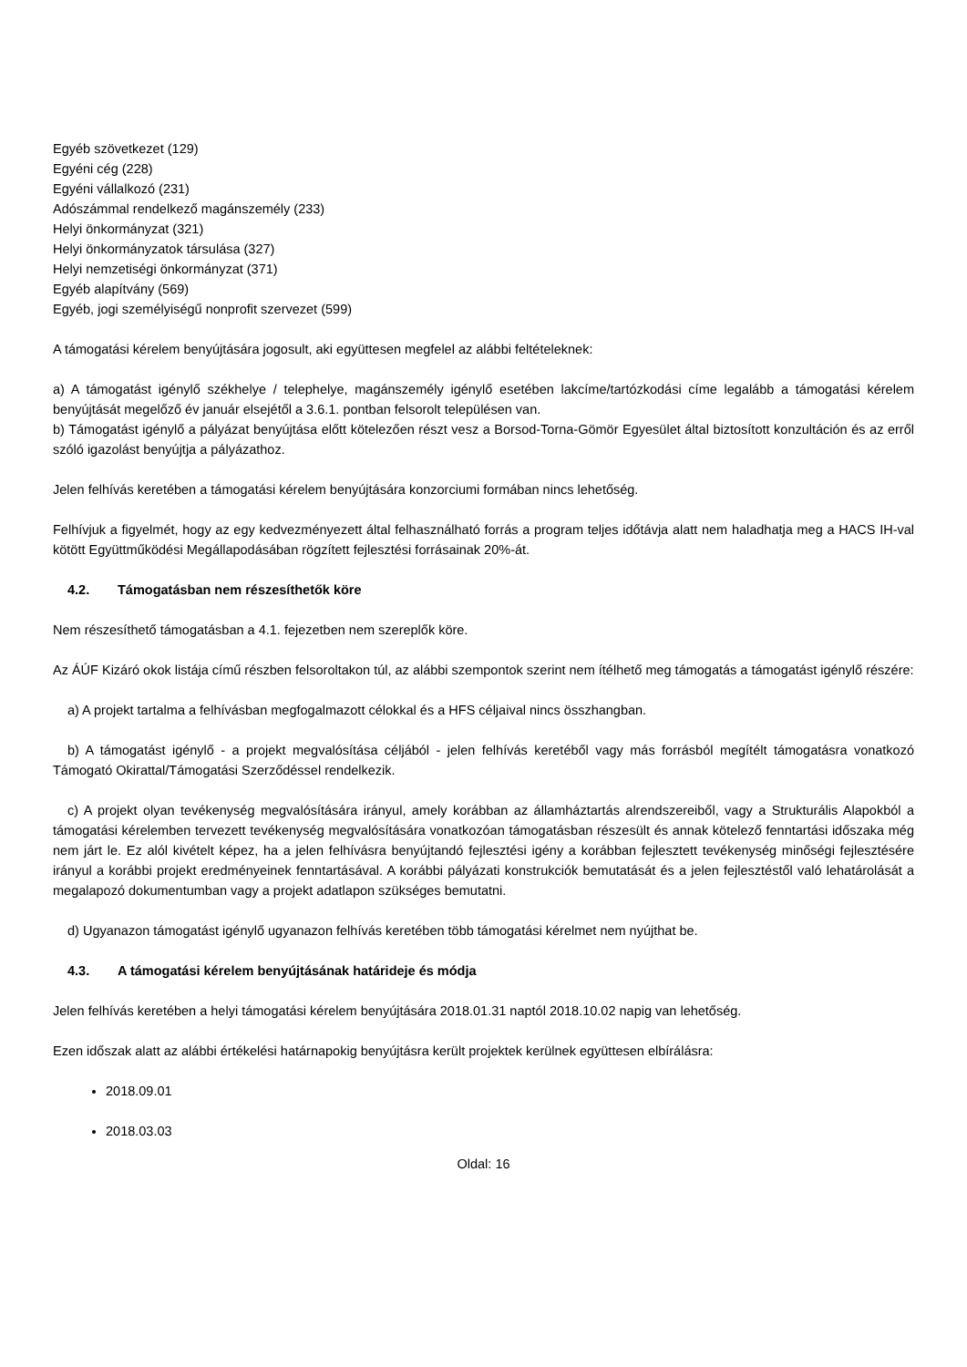Egyéb szövetkezet (129)
Egyéni cég (228)
Egyéni vállalkozó (231)
Adószámmal rendelkező magánszemély (233)
Helyi önkormányzat (321)
Helyi önkormányzatok társulása (327)
Helyi nemzetiségi önkormányzat (371)
Egyéb alapítvány (569)
Egyéb, jogi személyiségű nonprofit szervezet (599)
A támogatási kérelem benyújtására jogosult, aki együttesen megfelel az alábbi feltételeknek:
a) A támogatást igénylő székhelye / telephelye, magánszemély igénylő esetében lakcíme/tartózkodási címe legalább a támogatási kérelem benyújtását megelőző év január elsejétől a 3.6.1. pontban felsorolt településen van.
b) Támogatást igénylő a pályázat benyújtása előtt kötelezően részt vesz a Borsod-Torna-Gömör Egyesület által biztosított konzultáción és az erről szóló igazolást benyújtja a pályázathoz.
Jelen felhívás keretében a támogatási kérelem benyújtására konzorciumi formában nincs lehetőség.
Felhívjuk a figyelmét, hogy az egy kedvezményezett által felhasználható forrás a program teljes időtávja alatt nem haladhatja meg a HACS IH-val kötött Együttműködési Megállapodásában rögzített fejlesztési forrásainak 20%-át.
4.2. Támogatásban nem részesíthetők köre
Nem részesíthető támogatásban a 4.1. fejezetben nem szereplők köre.
Az ÁÚF Kizáró okok listája című részben felsoroltakon túl, az alábbi szempontok szerint nem ítélhető meg támogatás a támogatást igénylő részére:
a) A projekt tartalma a felhívásban megfogalmazott célokkal és a HFS céljaival nincs összhangban.
b) A támogatást igénylő - a projekt megvalósítása céljából - jelen felhívás keretéből vagy más forrásból megítélt támogatásra vonatkozó Támogató Okirattal/Támogatási Szerződéssel rendelkezik.
c) A projekt olyan tevékenység megvalósítására irányul, amely korábban az államháztartás alrendszereiből, vagy a Strukturális Alapokból a támogatási kérelemben tervezett tevékenység megvalósítására vonatkozóan támogatásban részesült és annak kötelező fenntartási időszaka még nem járt le. Ez alól kivételt képez, ha a jelen felhívásra benyújtandó fejlesztési igény a korábban fejlesztett tevékenység minőségi fejlesztésére irányul a korábbi projekt eredményeinek fenntartásával. A korábbi pályázati konstrukciók bemutatását és a jelen fejlesztéstől való lehatárolását a megalapozó dokumentumban vagy a projekt adatlapon szükséges bemutatni.
d) Ugyanazon támogatást igénylő ugyanazon felhívás keretében több támogatási kérelmet nem nyújthat be.
4.3. A támogatási kérelem benyújtásának határideje és módja
Jelen felhívás keretében a helyi támogatási kérelem benyújtására 2018.01.31 naptól 2018.10.02 napig van lehetőség.
Ezen időszak alatt az alábbi értékelési határnapokig benyújtásra került projektek kerülnek együttesen elbírálásra:
2018.09.01
2018.03.03
Oldal: 16